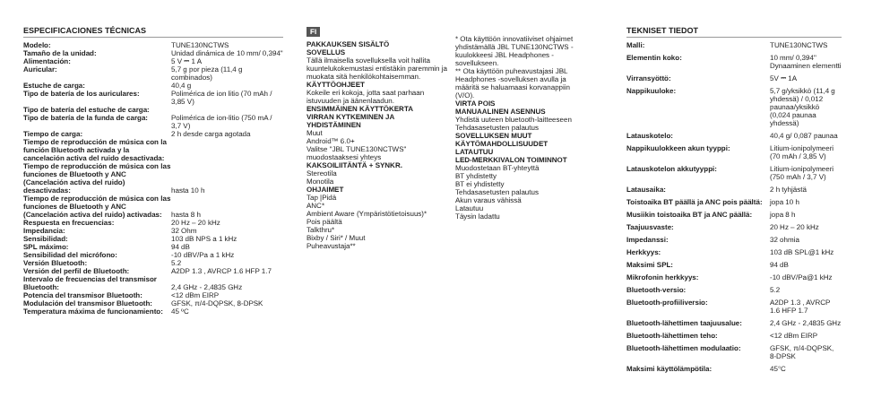ESPECIFICACIONES TÉCNICAS
| Modelo: | TUNE130NCTWS |
| Tamaño de la unidad: | Unidad dinámica de 10 mm/ 0,394" |
| Alimentación: | 5 V ⎓ 1 A |
| Auricular: | 5,7 g por pieza (11,4 g combinados) |
| Estuche de carga: | 40,4 g |
| Tipo de batería de los auriculares: | Polimérica de ion litio (70 mAh / 3,85 V) |
| Tipo de batería del estuche de carga: | |
| Tipo de batería de la funda de carga: | Polimérica de ion-litio (750 mA / 3,7 V) |
| Tiempo de carga: | 2 h desde carga agotada |
| Tiempo de reproducción de música con la función Bluetooth activada y la cancelación activa del ruido desactivada: Tiempo de reproducción de música con las funciones de Bluetooth y ANC (Cancelación activa del ruido) desactivadas: | hasta 10 h |
| Tiempo de reproducción de música con las funciones de Bluetooth y ANC (Cancelación activa del ruido) activadas: | hasta 8 h |
| Respuesta en frecuencias: | 20 Hz – 20 kHz |
| Impedancia: | 32 Ohm |
| Sensibilidad: | 103 dB NPS a 1 kHz |
| SPL máximo: | 94 dB |
| Sensibilidad del micrófono: | -10 dBV/Pa a 1 kHz |
| Versión Bluetooth: | 5.2 |
| Versión del perfil de Bluetooth: | A2DP 1.3 , AVRCP 1.6 HFP 1.7 |
| Intervalo de frecuencias del transmisor Bluetooth: | 2,4 GHz - 2,4835 GHz |
| Potencia del transmisor Bluetooth: | <12 dBm EIRP |
| Modulación del transmisor Bluetooth: | GFSK, π/4-DQPSK, 8-DPSK |
| Temperatura máxima de funcionamiento: | 45 ºC |
FI
PAKKAUKSEN SISÄLTÖ
SOVELLUS
Tällä ilmaisella sovelluksella voit hallita kuuntelukokemustasi entistäkin paremmin ja muokata sitä henkilökohtaisemman.
KÄYTTÖOHJEET
Kokeile eri kokoja, jotta saat parhaan istuvuuden ja äänenlaadun.
ENSIMMÄINEN KÄYTTÖKERTA
VIRRAN KYTKEMINEN JA YHDISTÄMINEN
Muut
Android™ 6.0+
Valitse "JBL TUNE130NCTWS" muodostaaksesi yhteys
KAKSOILIITÄNTÄ + SYNKR.
Stereotila
Monotila
OHJAIMET
Tap |Pidä
ANC*
Ambient Aware (Ympäristötietoisuus)*
Pois päältä
Talkthru*
Bixby / Siri* / Muut
Puheavustaja**
* Ota käyttöön innovatiiviset ohjaimet yhdistämällä JBL TUNE130NCTWS -kuulokkeesi JBL Headphones -sovellukseen.
** Ota käyttöön puheavustajasi JBL Headphones -sovelluksen avulla ja määritä se haluamaasi korvanappiin (V/O).
VIRTA POIS
MANUAALINEN ASENNUS
Yhdistä uuteen bluetooth-laitteeseen
Tehdasasetusten palautus
SOVELLUKSEN MUUT KÄYTÖMAHDOLLISUUDET
LATAUTUU
LED-MERKKIVALON TOIMINNOT
Muodostetaan BT-yhteyttä
BT yhdistetty
BT ei yhdistetty
Tehdasasetusten palautus
Akun varaus vähissä
Latautuu
Täysin ladattu
TEKNISET TIEDOT
| Malli: | TUNE130NCTWS |
| Elementin koko: | 10 mm/ 0,394" Dynaaminen elementti |
| Virransyöttö: | 5V ⎓ 1A |
| Nappikuuloke: | 5,7 g/yksikkö (11,4 g yhdessä) / 0,012 paunaa/yksikkö (0,024 paunaa yhdessä) |
| Latauskotelo: | 40,4 g/ 0,087 paunaa |
| Nappikuulokkeen akun tyyppi: | Litium-ionipolymeeri (70 mAh / 3,85 V) |
| Latauskotelon akkutyyppi: | Litium-ionipolymeeri (750 mAh / 3,7 V) |
| Latausaika: | 2 h tyhjästä |
| Toistoaika BT päällä ja ANC pois päältä: | jopa 10 h |
| Musiikin toistoaika BT ja ANC päällä: | jopa 8 h |
| Taajuusvaste: | 20 Hz – 20 kHz |
| Impedanssi: | 32 ohmia |
| Herkkyys: | 103 dB SPL@1 kHz |
| Maksimi SPL: | 94 dB |
| Mikrofonin herkkyys: | -10 dBV/Pa@1 kHz |
| Bluetooth-versio: | 5.2 |
| Bluetooth-profiiliversio: | A2DP 1.3 , AVRCP 1.6 HFP 1.7 |
| Bluetooth-lähettimen taajuusalue: | 2,4 GHz - 2,4835 GHz |
| Bluetooth-lähettimen teho: | <12 dBm EIRP |
| Bluetooth-lähettimen modulaatio: | GFSK, π/4-DQPSK, 8-DPSK |
| Maksimi käyttölämpötila: | 45°C |